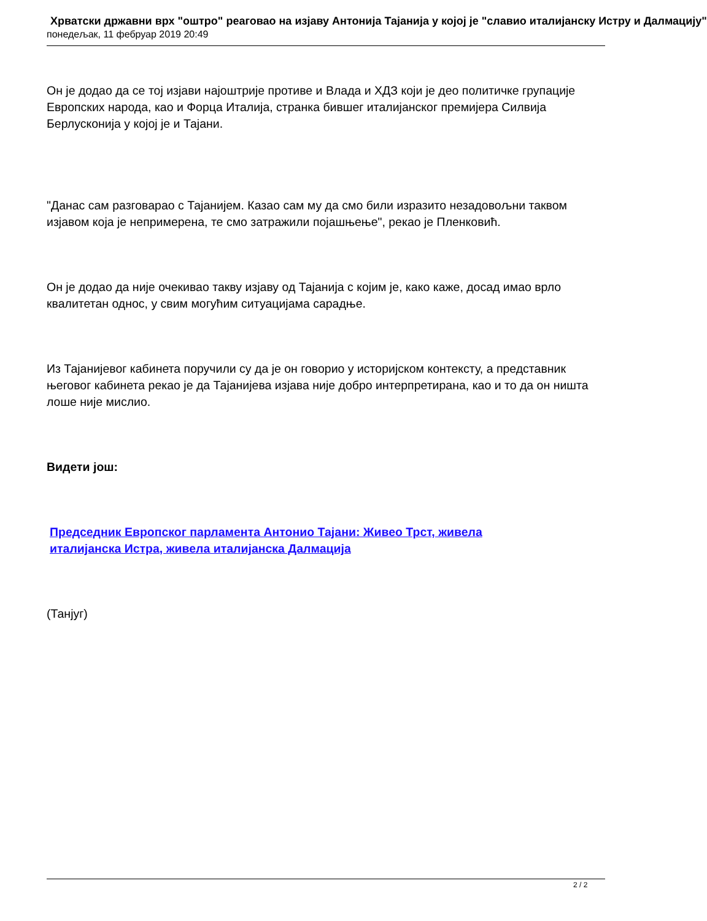Хрватски државни врх "оштро" реаговао на изјаву Антонија Тајанија у којој је "славио италијанску Истру и Далмацију"
понедељак, 11 фебруар 2019 20:49
Он је додао да се тој изјави најоштрије противе и Влада и ХДЗ који је део политичке групације Европских народа, као и Форца Италија, странка бившег италијанског премијера Силвија Берлусконија у којој је и Тајани.
"Данас сам разговарао с Тајанијем. Казао сам му да смо били изразито незадовољни таквом изјавом која је непримерена, те смо затражили појашњење", рекао је Пленковић.
Он је додао да није очекивао такву изјаву од Тајанија с којим је, како каже, досад имао врло квалитетан однос, у свим могућим ситуацијама сарадње.
Из Тајанијевог кабинета поручили су да је он говорио у историјском контексту, а представник његовог кабинета рекао је да Тајанијева изјава није добро интерпретирана, као и то да он ништа лоше није мислио.
Видети још:
Председник Европског парламента Антонио Тајани: Живео Трст, живела
италијанска Истра, живела италијанска Далмација
(Танјуг)
2 / 2